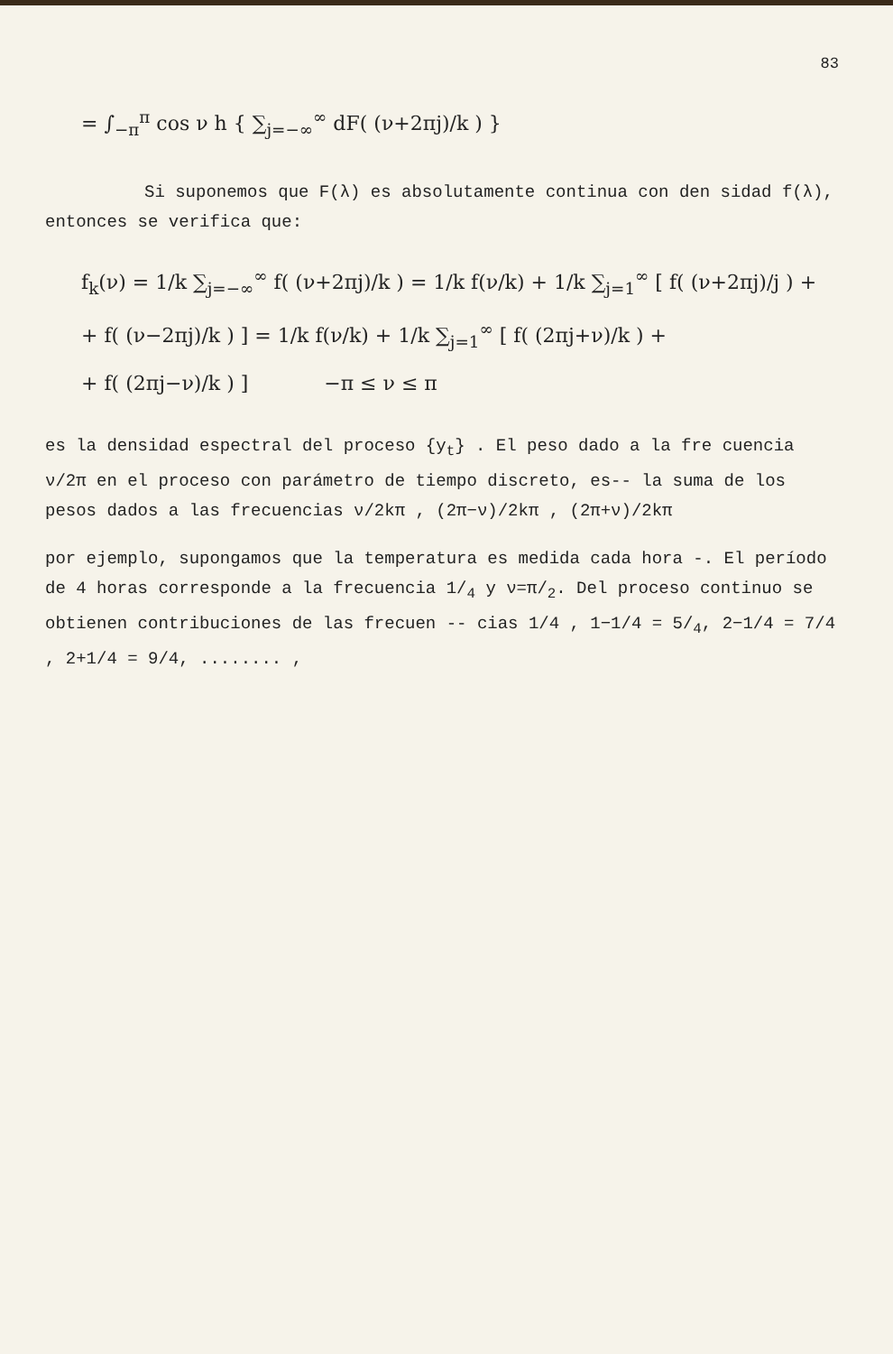83
= ∫<sub>−π</sub><sup>π</sup> cos ν h { ∑<sub>j=−∞</sub><sup>∞</sup> dF( (ν+2πj)/k ) }
Si suponemos que F(λ) es absolutamente continua con den sidad f(λ), entonces se verifica que:
f<sub>k</sub>(ν) = 1/k ∑<sub>j=−∞</sub><sup>∞</sup> f( (ν+2πj)/k ) = 1/k f(ν/k) + 1/k ∑<sub>j=1</sub><sup>∞</sup> [ f( (ν+2πj)/j ) +
+ f( (ν−2πj)/k ) ] = 1/k f(ν/k) + 1/k ∑<sub>j=1</sub><sup>∞</sup> [ f( (2πj+ν)/k ) +
+ f( (2πj−ν)/k ) ] −π ≤ ν ≤ π
es la densidad espectral del proceso {y<sub>t</sub>} . El peso dado a la fre cuencia ν/2π en el proceso con parámetro de tiempo discreto, es-- la suma de los pesos dados a las frecuencias ν/2kπ , (2π−ν)/2kπ , (2π+ν)/2kπ
por ejemplo, supongamos que la temperatura es medida cada hora -. El período de 4 horas corresponde a la frecuencia 1/<sub>4</sub> y ν=π/<sub>2</sub>. Del proceso continuo se obtienen contribuciones de las frecuen -- cias 1/4 , 1−1/4 = 5/<sub>4</sub>, 2−1/4 = 7/4 , 2+1/4 = 9/4, ........ ,